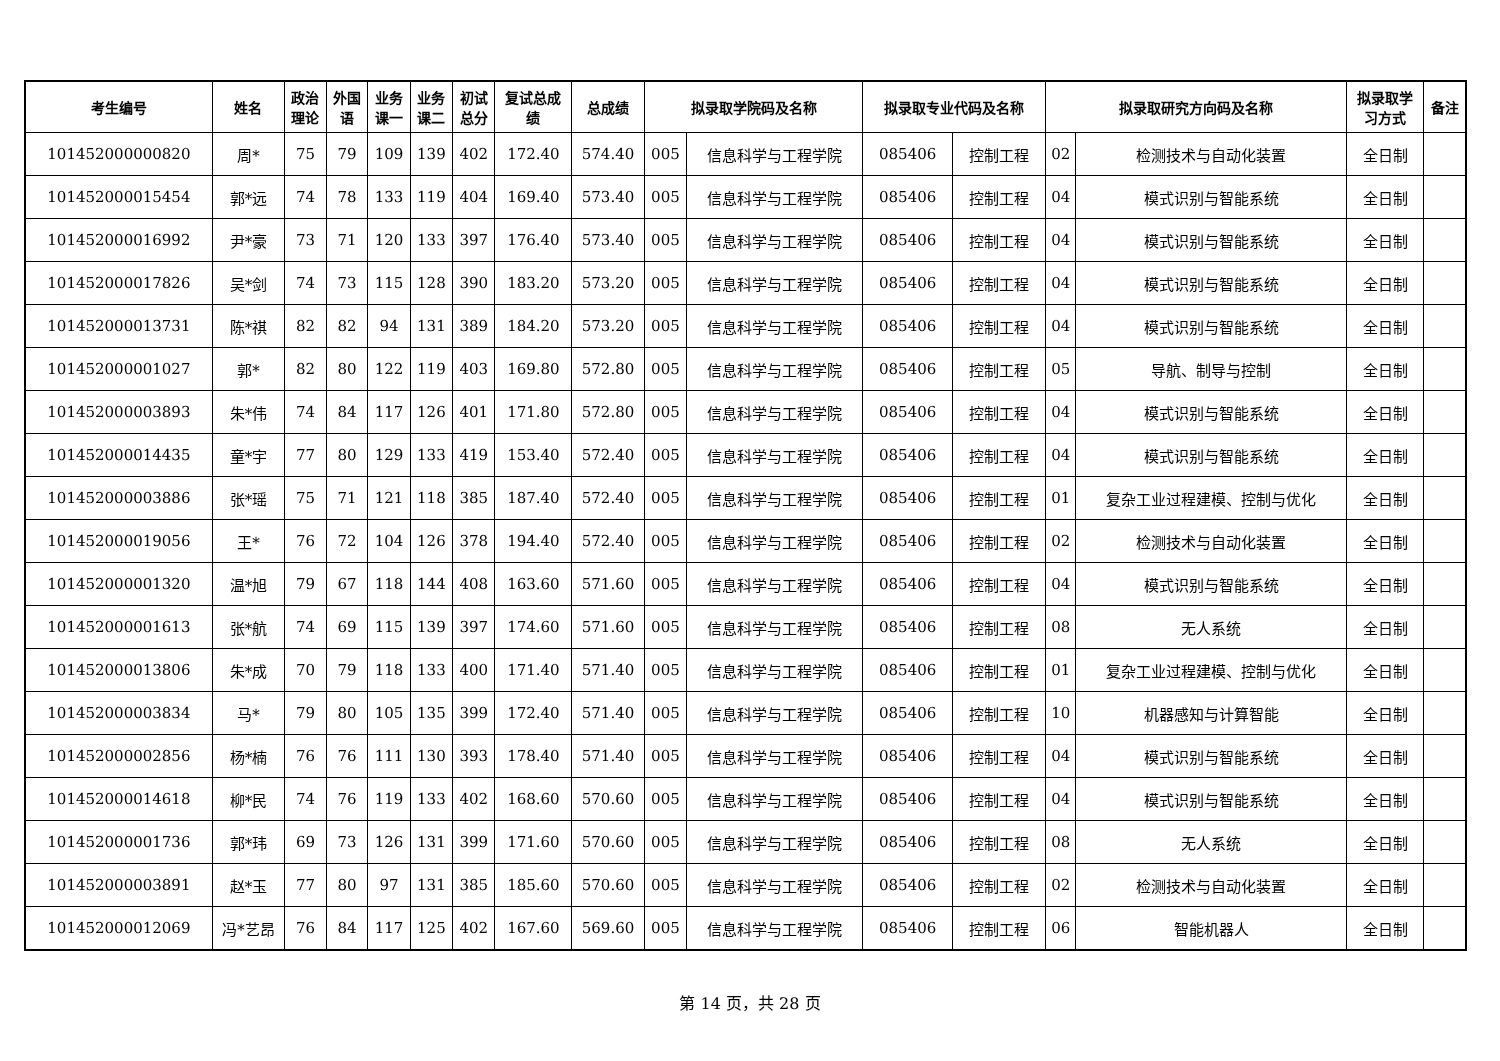| 考生编号 | 姓名 | 政治 理论 | 外国 语 | 业务 课一 | 业务 课二 | 初试 总分 | 复试总成 绩 | 总成绩 | 拟录取学院码及名称 | | 拟录取专业代码及名称 | | 拟录取研究方向码及名称 | | 拟录取学 习方式 | 备注 |
| --- | --- | --- | --- | --- | --- | --- | --- | --- | --- | --- | --- | --- | --- | --- | --- | --- |
| 101452000000820 | 周* | 75 | 79 | 109 | 139 | 402 | 172.40 | 574.40 | 005 | 信息科学与工程学院 | 085406 | 控制工程 | 02 | 检测技术与自动化装置 | 全日制 | |
| 101452000015454 | 郭*远 | 74 | 78 | 133 | 119 | 404 | 169.40 | 573.40 | 005 | 信息科学与工程学院 | 085406 | 控制工程 | 04 | 模式识别与智能系统 | 全日制 | |
| 101452000016992 | 尹*豪 | 73 | 71 | 120 | 133 | 397 | 176.40 | 573.40 | 005 | 信息科学与工程学院 | 085406 | 控制工程 | 04 | 模式识别与智能系统 | 全日制 | |
| 101452000017826 | 吴*剑 | 74 | 73 | 115 | 128 | 390 | 183.20 | 573.20 | 005 | 信息科学与工程学院 | 085406 | 控制工程 | 04 | 模式识别与智能系统 | 全日制 | |
| 101452000013731 | 陈*祺 | 82 | 82 | 94 | 131 | 389 | 184.20 | 573.20 | 005 | 信息科学与工程学院 | 085406 | 控制工程 | 04 | 模式识别与智能系统 | 全日制 | |
| 101452000001027 | 郭* | 82 | 80 | 122 | 119 | 403 | 169.80 | 572.80 | 005 | 信息科学与工程学院 | 085406 | 控制工程 | 05 | 导航、制导与控制 | 全日制 | |
| 101452000003893 | 朱*伟 | 74 | 84 | 117 | 126 | 401 | 171.80 | 572.80 | 005 | 信息科学与工程学院 | 085406 | 控制工程 | 04 | 模式识别与智能系统 | 全日制 | |
| 101452000014435 | 童*宇 | 77 | 80 | 129 | 133 | 419 | 153.40 | 572.40 | 005 | 信息科学与工程学院 | 085406 | 控制工程 | 04 | 模式识别与智能系统 | 全日制 | |
| 101452000003886 | 张*瑶 | 75 | 71 | 121 | 118 | 385 | 187.40 | 572.40 | 005 | 信息科学与工程学院 | 085406 | 控制工程 | 01 | 复杂工业过程建模、控制与优化 | 全日制 | |
| 101452000019056 | 王* | 76 | 72 | 104 | 126 | 378 | 194.40 | 572.40 | 005 | 信息科学与工程学院 | 085406 | 控制工程 | 02 | 检测技术与自动化装置 | 全日制 | |
| 101452000001320 | 温*旭 | 79 | 67 | 118 | 144 | 408 | 163.60 | 571.60 | 005 | 信息科学与工程学院 | 085406 | 控制工程 | 04 | 模式识别与智能系统 | 全日制 | |
| 101452000001613 | 张*航 | 74 | 69 | 115 | 139 | 397 | 174.60 | 571.60 | 005 | 信息科学与工程学院 | 085406 | 控制工程 | 08 | 无人系统 | 全日制 | |
| 101452000013806 | 朱*成 | 70 | 79 | 118 | 133 | 400 | 171.40 | 571.40 | 005 | 信息科学与工程学院 | 085406 | 控制工程 | 01 | 复杂工业过程建模、控制与优化 | 全日制 | |
| 101452000003834 | 马* | 79 | 80 | 105 | 135 | 399 | 172.40 | 571.40 | 005 | 信息科学与工程学院 | 085406 | 控制工程 | 10 | 机器感知与计算智能 | 全日制 | |
| 101452000002856 | 杨*楠 | 76 | 76 | 111 | 130 | 393 | 178.40 | 571.40 | 005 | 信息科学与工程学院 | 085406 | 控制工程 | 04 | 模式识别与智能系统 | 全日制 | |
| 101452000014618 | 柳*民 | 74 | 76 | 119 | 133 | 402 | 168.60 | 570.60 | 005 | 信息科学与工程学院 | 085406 | 控制工程 | 04 | 模式识别与智能系统 | 全日制 | |
| 101452000001736 | 郭*玮 | 69 | 73 | 126 | 131 | 399 | 171.60 | 570.60 | 005 | 信息科学与工程学院 | 085406 | 控制工程 | 08 | 无人系统 | 全日制 | |
| 101452000003891 | 赵*玉 | 77 | 80 | 97 | 131 | 385 | 185.60 | 570.60 | 005 | 信息科学与工程学院 | 085406 | 控制工程 | 02 | 检测技术与自动化装置 | 全日制 | |
| 101452000012069 | 冯*艺昂 | 76 | 84 | 117 | 125 | 402 | 167.60 | 569.60 | 005 | 信息科学与工程学院 | 085406 | 控制工程 | 06 | 智能机器人 | 全日制 | |
第 14 页，共 28 页